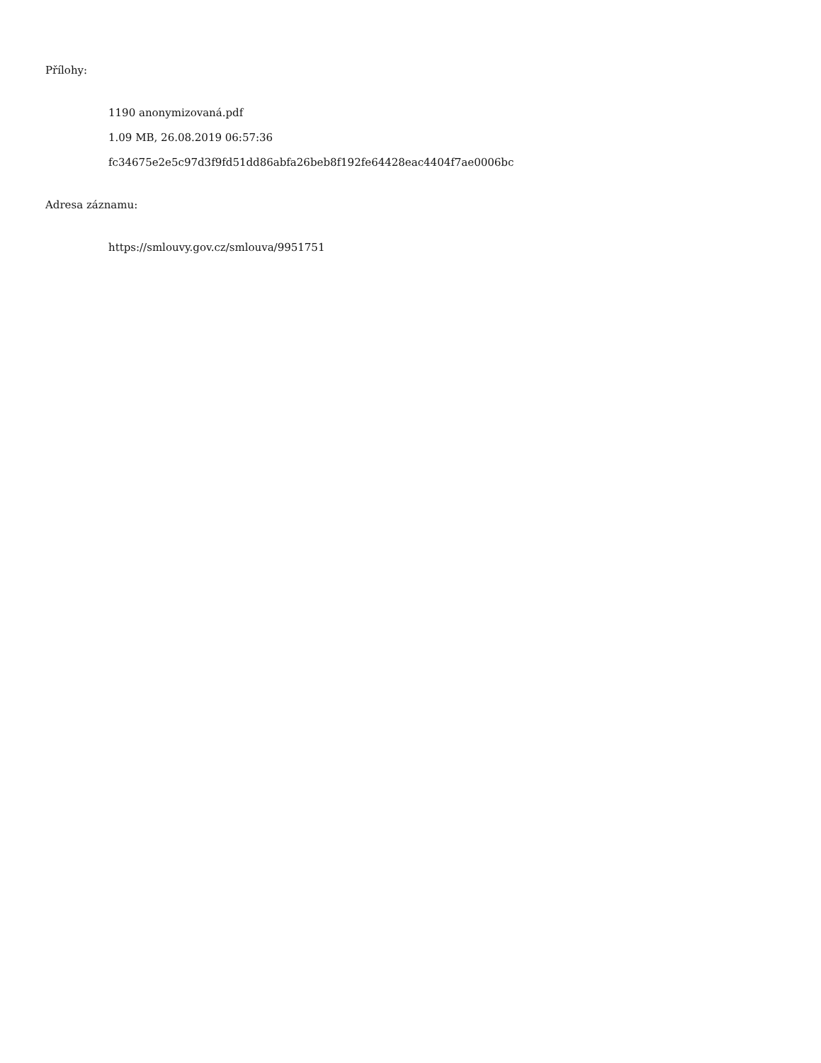Přílohy:
1190 anonymizovaná.pdf
1.09 MB, 26.08.2019 06:57:36
fc34675e2e5c97d3f9fd51dd86abfa26beb8f192fe64428eac4404f7ae0006bc
Adresa záznamu:
https://smlouvy.gov.cz/smlouva/9951751